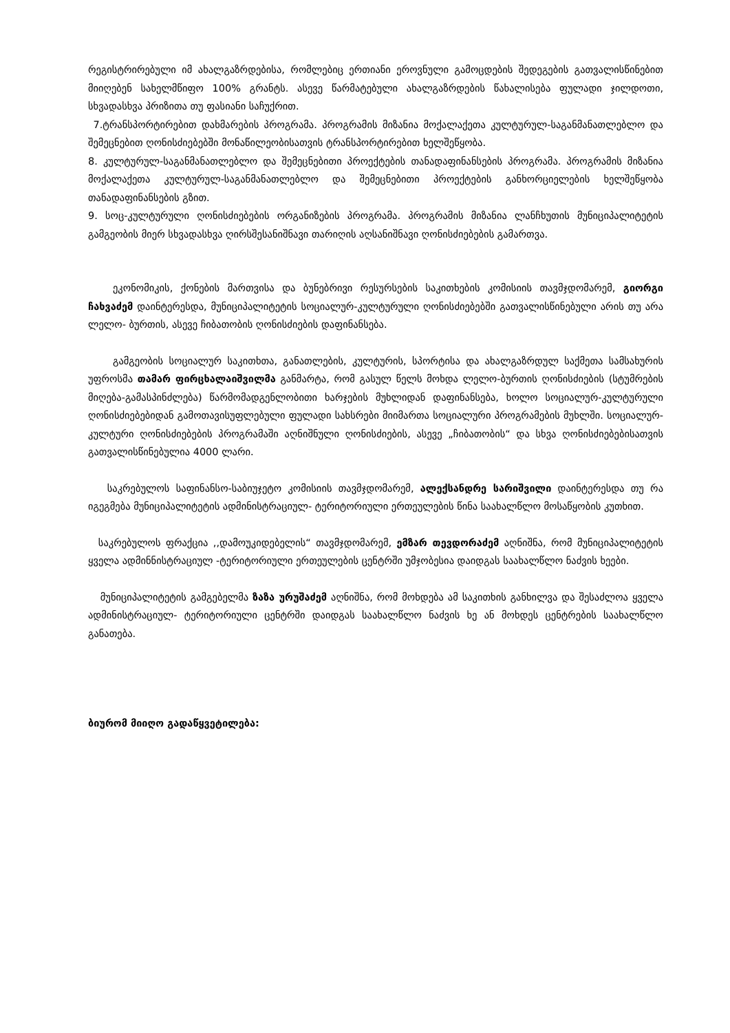რეგისტრირებული იმ ახალგაზრდებისა, რომლებიც ერთიანი ეროვნული გამოცდების შედეგების გათვალისწინებით მიიღებენ სახელმწიფო 100% გრანტს. ასევე წარმატებული ახალგაზრდების წახალისება ფულადი ჯილდოთი, სხვადასხვა პრიზითა თუ ფასიანი საჩუქრით.
7.ტრანსპორტირებით დახმარების პროგრამა. პროგრამის მიზანია მოქალაქეთა კულტურულ-საგანმანათლებლო და შემეცნებით ღონისძიებებში მონაწილეობისათვის ტრანსპორტირებით ხელშეწყობა.
8. კულტურულ-საგანმანათლებლო და შემეცნებითი პროექტების თანადაფინანსების პროგრამა. პროგრამის მიზანია მოქალაქეთა კულტურულ-საგანმანათლებლო და შემეცნებითი პროექტების განხორციელების ხელშეწყობა თანადაფინანსების გზით.
9. სოც-კულტურული ღონისძიებების ორგანიზების პროგრამა. პროგრამის მიზანია ლანჩხუთის მუნიციპალიტეტის გამგეობის მიერ სხვადასხვა ღირსშესანიშნავი თარიღის აღსანიშნავი ღონისძიებების გამართვა.
ეკონომიკის, ქონების მართვისა და ბუნებრივი რესურსების საკითხების კომისიის თავმჯდომარემ, გიორგი ჩახვაძემ დაინტერესდა, მუნიციპალიტეტის სოციალურ-კულტურული ღონისძიებებში გათვალისწინებული არის თუ არა ლელო- ბურთის, ასევე ჩიბათობის ღონისძიების დაფინანსება.
გამგეობის სოციალურ საკითხთა, განათლების, კულტურის, სპორტისა და ახალგაზრდულ საქმეთა სამსახურის უფროსმა თამარ ფირცხალაიშვილმა განმარტა, რომ გასულ წელს მოხდა ლელო-ბურთის ღონისძიების (სტუმრების მიღება-გამასპინძლება) წარმომადგენლობითი ხარჯების მუხლიდან დაფინანსება, ხოლო სოციალურ-კულტურული ღონისძიებებიდან გამოთავისუფლებული ფულადი სახსრები მიიმართა სოციალური პროგრამების მუხლში. სოციალურ- კულტური ღონისძიებების პროგრამაში აღნიშნული ღონისძიების, ასევე „ჩიბათობის“ და სხვა ღონისძიებებისათვის გათვალისწინებულია 4000 ლარი.
საკრებულოს საფინანსო-საბიუჯეტო კომისიის თავმჯდომარემ, ალექსანდრე სარიშვილი დაინტერესდა თუ რა იგეგმება მუნიციპალიტეტის ადმინისტრაციულ- ტერიტორიული ერთეულების წინა საახალწლო მოსაწყობის კუთხით.
საკრებულოს ფრაქცია ,,დამოუკიდებელის“ თავმჯდომარემ, ემზარ თევდორაძემ აღნიშნა, რომ მუნიციპალიტეტის ყველა ადმინნისტრაციულ -ტერიტორიული ერთეულების ცენტრში უმჯობესია დაიდგას საახალწლო ნაძვის ხეები.
მუნიციპალიტეტის გამგებელმა ზაზა ურუშაძემ აღნიშნა, რომ მოხდება ამ საკითხის განხილვა და შესაძლოა ყველა ადმინისტრაციულ- ტერიტორიული ცენტრში დაიდგას საახალწლო ნაძვის ხე ან მოხდეს ცენტრების საახალწლო განათება.
ბიურომ მიიღო გადაწყვეტილება: